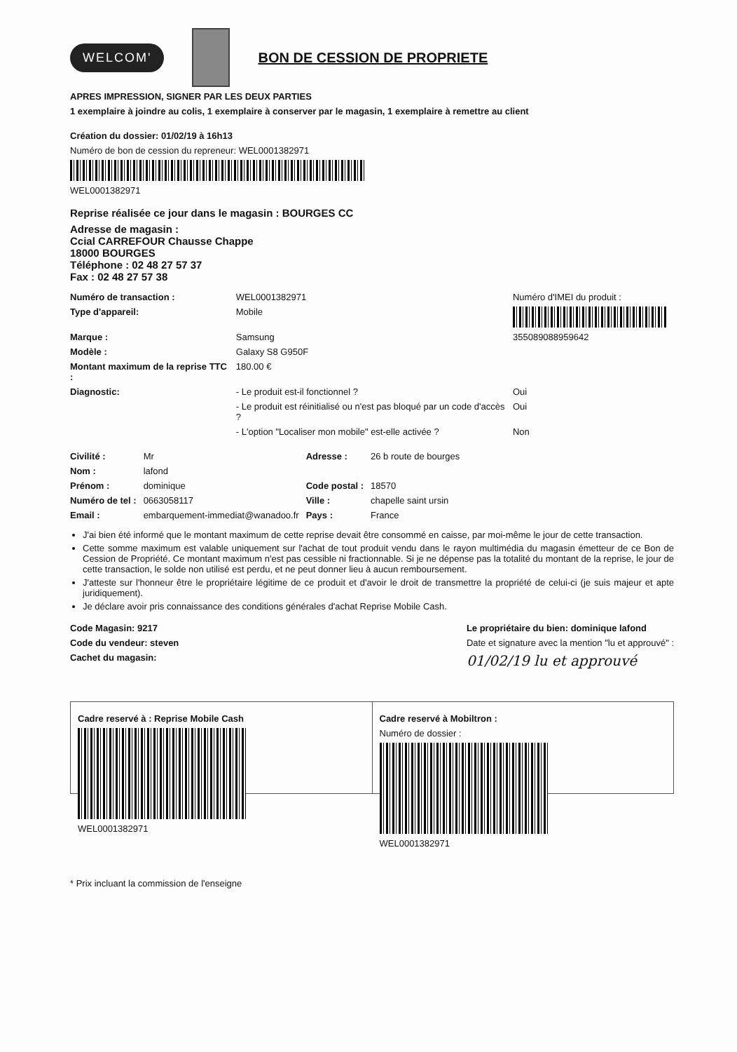WELCOM'
BON DE CESSION DE PROPRIETE
APRES IMPRESSION, SIGNER PAR LES DEUX PARTIES
1 exemplaire à joindre au colis, 1 exemplaire à conserver par le magasin, 1 exemplaire à remettre au client
Création du dossier: 01/02/19 à 16h13
Numéro de bon de cession du repreneur: WEL000138297​1
WEL0001382971
Reprise réalisée ce jour dans le magasin : BOURGES CC
Adresse de magasin :
Ccial CARREFOUR Chausse Chappe
18000 BOURGES
Téléphone : 02 48 27 57 37
Fax : 02 48 27 57 38
| Numéro de transaction : | WEL0001382971 | Numéro d'IMEI du produit : |
| Type d'appareil: | Mobile | |
| Marque : | Samsung | 355089088959642 |
| Modèle : | Galaxy S8 G950F | |
| Montant maximum de la reprise TTC : | 180.00 € | |
| Diagnostic: | - Le produit est-il fonctionnel ? | Oui |
| | - Le produit est réinitialisé ou n'est pas bloqué par un code d'accès ? | Oui |
| | - L'option "Localiser mon mobile" est-elle activée ? | Non |
| Civilité : | Mr | Adresse : | 26 b route de bourges |
| Nom : | lafond | | |
| Prénom : | dominique | Code postal : | 18570 |
| Numéro de tel : | 0663058117 | Ville : | chapelle saint ursin |
| Email : | embarquement-immediat@wanadoo.fr | Pays : | France |
J'ai bien été informé que le montant maximum de cette reprise devait être consommé en caisse, par moi-même le jour de cette transaction.
Cette somme maximum est valable uniquement sur l'achat de tout produit vendu dans le rayon multimédia du magasin émetteur de ce Bon de Cession de Propriété. Ce montant maximum n'est pas cessible ni fractionnable. Si je ne dépense pas la totalité du montant de la reprise, le jour de cette transaction, le solde non utilisé est perdu, et ne peut donner lieu à aucun remboursement.
J'atteste sur l'honneur être le propriétaire légitime de ce produit et d'avoir le droit de transmettre la propriété de celui-ci (je suis majeur et apte juridiquement).
Je déclare avoir pris connaissance des conditions générales d'achat Reprise Mobile Cash.
Code Magasin: 9217
Code du vendeur: steven
Cachet du magasin:
Le propriétaire du bien: dominique lafond
Date et signature avec la mention "lu et approuvé" :
01/02/19 lu et approuvé
Cadre reservé à : Reprise Mobile Cash
WEL0001382971
Cadre reservé à Mobiltron :
Numéro de dossier :
WEL0001382971
* Prix incluant la commission de l'enseigne